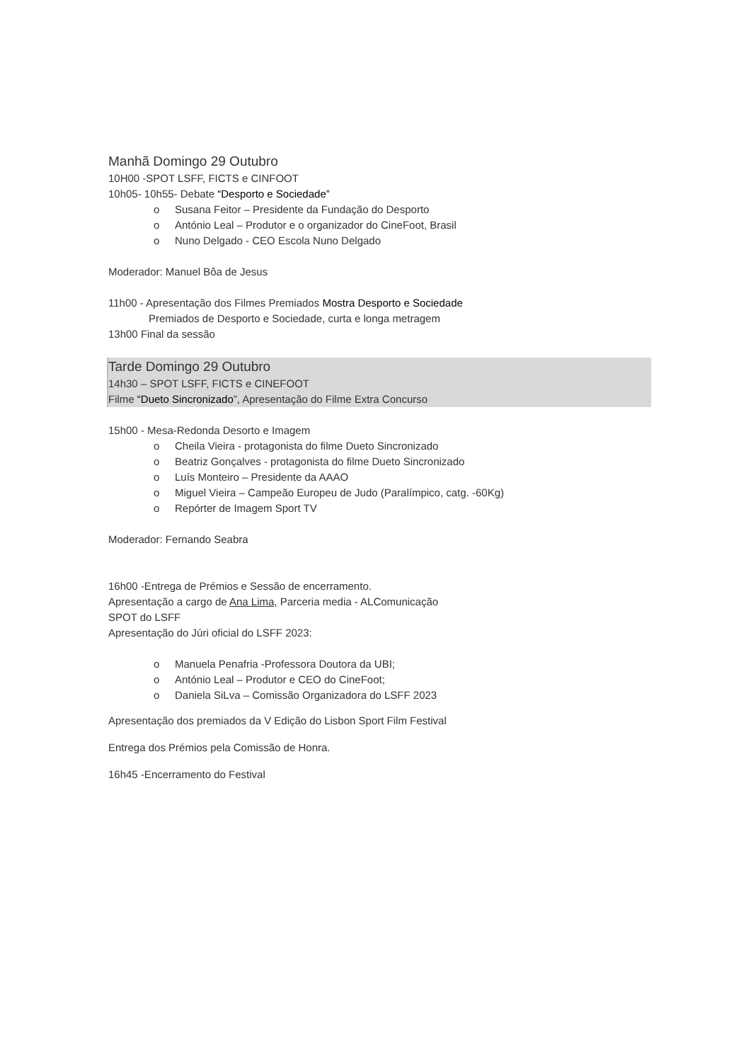Manhã Domingo 29 Outubro
10H00 -SPOT LSFF, FICTS e CINFOOT
10h05- 10h55- Debate “Desporto e Sociedade”
o Susana Feitor – Presidente da Fundação do Desporto
o António Leal – Produtor e o organizador do CineFoot, Brasil
o Nuno Delgado - CEO Escola Nuno Delgado
Moderador: Manuel Bôa de Jesus
11h00 - Apresentação dos Filmes Premiados Mostra Desporto e Sociedade
Premiados de Desporto e Sociedade, curta e longa metragem
13h00 Final da sessão
Tarde Domingo 29 Outubro
14h30 – SPOT LSFF, FICTS e CINEFOOT
Filme “Dueto Sincronizado”, Apresentação do Filme Extra Concurso
15h00 - Mesa-Redonda Desorto e Imagem
o Cheila Vieira - protagonista do filme Dueto Sincronizado
o Beatriz Gonçalves - protagonista do filme Dueto Sincronizado
o Luís Monteiro – Presidente da AAAO
o Miguel Vieira – Campeão Europeu de Judo (Paralímpico, catg. -60Kg)
o Repórter de Imagem Sport TV
Moderador: Fernando Seabra
16h00 -Entrega de Prémios e Sessão de encerramento.
Apresentação a cargo de Ana Lima, Parceria media - ALComunicação
SPOT do LSFF
Apresentação do Júri oficial do LSFF 2023:
o Manuela Penafria -Professora Doutora da UBI;
o António Leal – Produtor e CEO do CineFoot;
o Daniela SiLva – Comissão Organizadora do LSFF 2023
Apresentação dos premiados da V Edição do Lisbon Sport Film Festival
Entrega dos Prémios pela Comissão de Honra.
16h45 -Encerramento do Festival